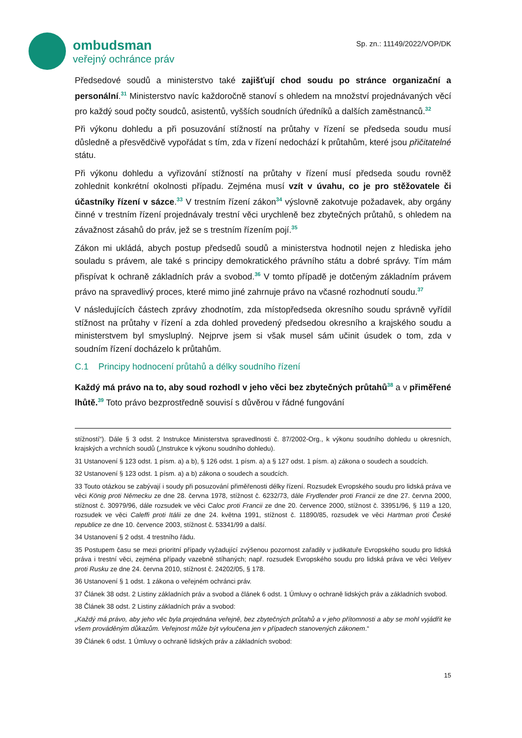ombudsman
veřejný ochránce práv
Sp. zn.: 11149/2022/VOP/DK
Předsedové soudů a ministerstvo také zajišťují chod soudu po stránce organizační a personální.<sup>31</sup> Ministerstvo navíc každoročně stanoví s ohledem na množství projednávaných věcí pro každý soud počty soudců, asistentů, vyšších soudních úředníků a dalších zaměstnanců.<sup>32</sup>
Při výkonu dohledu a při posuzování stížností na průtahy v řízení se předseda soudu musí důsledně a přesvědčivě vypořádat s tím, zda v řízení nedochází k průtahům, které jsou přičitatelné státu.
Při výkonu dohledu a vyřizování stížností na průtahy v řízení musí předseda soudu rovněž zohlednit konkrétní okolnosti případu. Zejména musí vzít v úvahu, co je pro stěžovatele či účastníky řízení v sázce.<sup>33</sup> V trestním řízení zákon<sup>34</sup> výslovně zakotvuje požadavek, aby orgány činné v trestním řízení projednávaly trestní věci urychleně bez zbytečných průtahů, s ohledem na závažnost zásahů do práv, jež se s trestním řízením pojí.<sup>35</sup>
Zákon mi ukládá, abych postup předsedů soudů a ministerstva hodnotil nejen z hlediska jeho souladu s právem, ale také s principy demokratického právního státu a dobré správy. Tím mám přispívat k ochraně základních práv a svobod.<sup>36</sup> V tomto případě je dotčeným základním právem právo na spravedlivý proces, které mimo jiné zahrnuje právo na včasné rozhodnutí soudu.<sup>37</sup>
V následujících částech zprávy zhodnotím, zda místopředseda okresního soudu správně vyřídil stížnost na průtahy v řízení a zda dohled provedený předsedou okresního a krajského soudu a ministerstvem byl smysluplný. Nejprve jsem si však musel sám učinit úsudek o tom, zda v soudním řízení docházelo k průtahům.
C.1 Principy hodnocení průtahů a délky soudního řízení
Každý má právo na to, aby soud rozhodl v jeho věci bez zbytečných průtahů<sup>38</sup> a v přiměřené lhůtě.<sup>39</sup> Toto právo bezprostředně souvisí s důvěrou v řádné fungování
stížností“). Dále § 3 odst. 2 Instrukce Ministerstva spravedlnosti č. 87/2002-Org., k výkonu soudního dohledu u okresních, krajských a vrchních soudů („Instrukce k výkonu soudního dohledu).
31 Ustanovení § 123 odst. 1 písm. a) a b), § 126 odst. 1 písm. a) a § 127 odst. 1 písm. a) zákona o soudech a soudcích.
32 Ustanovení § 123 odst. 1 písm. a) a b) zákona o soudech a soudcích.
33 Touto otázkou se zabývají i soudy při posuzování přiměřenosti délky řízení. Rozsudek Evropského soudu pro lidská práva ve věci König proti Německu ze dne 28. června 1978, stížnost č. 6232/73, dále Frydlender proti Francii ze dne 27. června 2000, stížnost č. 30979/96, dále rozsudek ve věci Caloc proti Francii ze dne 20. července 2000, stížnost č. 33951/96, § 119 a 120, rozsudek ve věci Caleffi proti Itálii ze dne 24. května 1991, stížnost č. 11890/85, rozsudek ve věci Hartman proti České republice ze dne 10. července 2003, stížnost č. 53341/99 a další.
34 Ustanovení § 2 odst. 4 trestního řádu.
35 Postupem času se mezi prioritní případy vyžadující zvýšenou pozornost zařadily v judikatuře Evropského soudu pro lidská práva i trestní věci, zejména případy vazebně stíhaných; např. rozsudek Evropského soudu pro lidská práva ve věci Veliyev proti Rusku ze dne 24. června 2010, stížnost č. 24202/05, § 178.
36 Ustanovení § 1 odst. 1 zákona o veřejném ochránci práv.
37 Článek 38 odst. 2 Listiny základních práv a svobod a článek 6 odst. 1 Úmluvy o ochraně lidských práv a základních svobod.
38 Článek 38 odst. 2 Listiny základních práv a svobod:
„Každý má právo, aby jeho věc byla projednána veřejně, bez zbytečných průtahů a v jeho přítomnosti a aby se mohl vyjádřit ke všem prováděným důkazům. Veřejnost může být vyloučena jen v případech stanovených zákonem.“
39 Článek 6 odst. 1 Úmluvy o ochraně lidských práv a základních svobod:
15